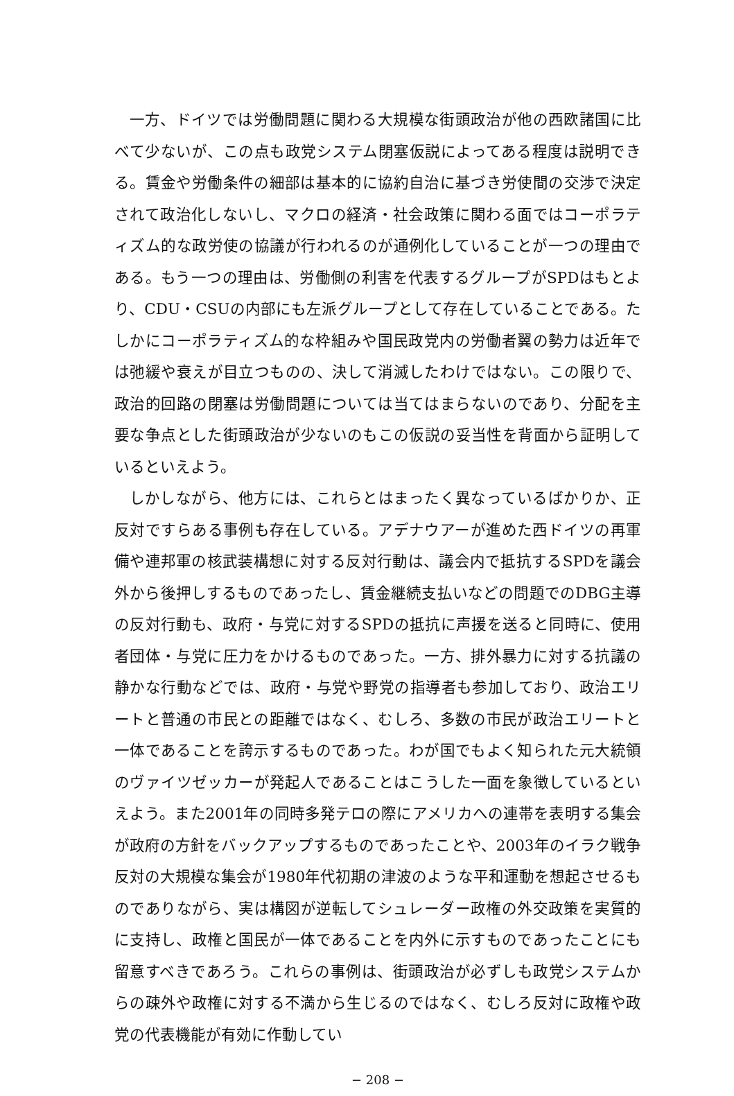一方、ドイツでは労働問題に関わる大規模な街頭政治が他の西欧諸国に比べて少ないが、この点も政党システム閉塞仮説によってある程度は説明できる。賃金や労働条件の細部は基本的に協約自治に基づき労使間の交渉で決定されて政治化しないし、マクロの経済・社会政策に関わる面ではコーポラティズム的な政労使の協議が行われるのが通例化していることが一つの理由である。もう一つの理由は、労働側の利害を代表するグループがSPDはもとより、CDU・CSUの内部にも左派グループとして存在していることである。たしかにコーポラティズム的な枠組みや国民政党内の労働者翼の勢力は近年では弛緩や衰えが目立つものの、決して消滅したわけではない。この限りで、政治的回路の閉塞は労働問題については当てはまらないのであり、分配を主要な争点とした街頭政治が少ないのもこの仮説の妥当性を背面から証明しているといえよう。
しかしながら、他方には、これらとはまったく異なっているばかりか、正反対ですらある事例も存在している。アデナウアーが進めた西ドイツの再軍備や連邦軍の核武装構想に対する反対行動は、議会内で抵抗するSPDを議会外から後押しするものであったし、賃金継続支払いなどの問題でのDBG主導の反対行動も、政府・与党に対するSPDの抵抗に声援を送ると同時に、使用者団体・与党に圧力をかけるものであった。一方、排外暴力に対する抗議の静かな行動などでは、政府・与党や野党の指導者も参加しており、政治エリートと普通の市民との距離ではなく、むしろ、多数の市民が政治エリートと一体であることを誇示するものであった。わが国でもよく知られた元大統領のヴァイツゼッカーが発起人であることはこうした一面を象徴しているといえよう。また2001年の同時多発テロの際にアメリカへの連帯を表明する集会が政府の方針をバックアップするものであったことや、2003年のイラク戦争反対の大規模な集会が1980年代初期の津波のような平和運動を想起させるものでありながら、実は構図が逆転してシュレーダー政権の外交政策を実質的に支持し、政権と国民が一体であることを内外に示すものであったことにも留意すべきであろう。これらの事例は、街頭政治が必ずしも政党システムからの疎外や政権に対する不満から生じるのではなく、むしろ反対に政権や政党の代表機能が有効に作動してい
− 208 −